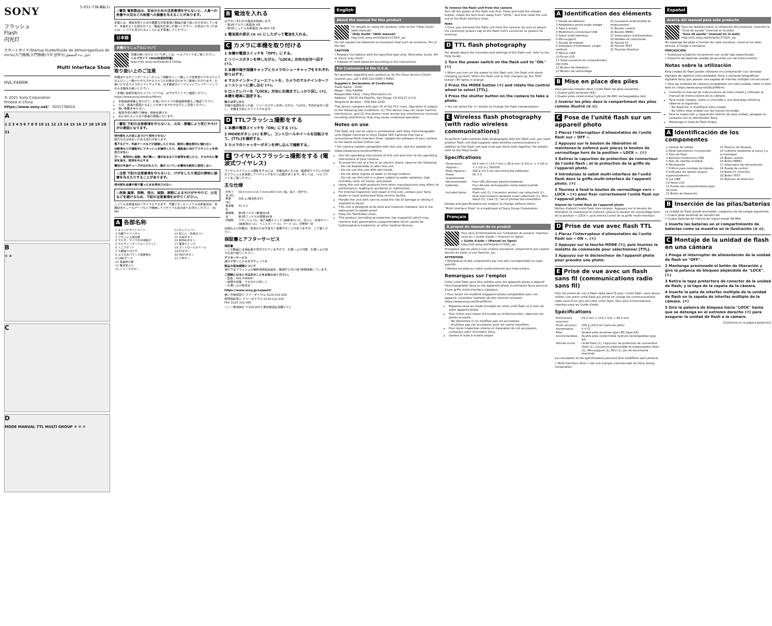SONY 5-031-736-01(1)
フラッシュ
Flash
闪光灯
スタートガイド/Startup Guide/Guide de démarrage/Guía de inicio/入门指南/入門指南/시작 설명서/دليل بدء التشغيل
Multi Interface Shoe
HVL-F46RM
© 2021 Sony Corporation
Printed in China
https://www.sony.net/ 5031736010
A
1 2 3 4 5 6 7 8 9 10 11 12 13 14 15 16 17 18 19 20 21
B
① ②
C
D
MODE MANUAL TTL MULTI GROUP ② ③ ①
⚠警告 電気製品は、安全のための注意事項を守らないと、人身への危害や火災などの財産への損害を与えることがあります。
本書には、事故を防ぐための重要な注意事項と製品の取り扱いかたを示しています。本書をよくお読みのうえ、製品を安全にお使いください。お読みになったあとは、いつでも見られるところに必ず保管してください。
日本語
本機のマニュアルについて
本機の使いかたについて詳しくは、ヘルプガイドをご覧ください。
ヘルプガイド (Web取扱説明書)
http://rd1.sony.net/help/ilc/1730/ja/
取り扱い上のご注意
本機はマルチインターフェースシュー搭載のソニー製レンズ交換式デジタルカメラおよびソニー製デジタルスチルカメラとの組み合わせでご使用いただけます。お使いになるカメラのソフトウェアを、必ず最新のバージョンにアップデートしてから本機をお使いください。
・本機に接続可能なカメラについては、以下のサイトでご確認ください。https://www.sony.net/dics/f46rm/
本取扱説明書とあわせて、お使いのカメラの取扱説明書もご確認ください。
火災、感電の原因となることがありますので以下にご注意ください。
強い衝撃を与えない。
高温多湿の場所で使用、保存を避ける。
水にぬれると火災や感電の原因となります。
⚠警告 下記の注意事項を守らないと、火災・感電により死亡や大けがの原因となります。
発光部を人の目に近づけて発光させない
強力な光は目をいためる恐れがあります。
落下などで、外装ケースなどが破損したときは、絶対に露出部分に触れない
自動車などの運転中にフラッシュを操作したり、運転者に向けてフラッシュを発光させない
万一、使用中に高熱、焦げ臭い、煙が出るなどの異常を感じたら、すみやかに電池を抜き、使用を中止する
電池の外装チューブがはがれたり、傷がついている電池は絶対に使用しない
⚠注意 下記の注意事項を守らないと、けがをしたり周辺の家財に損害を与えたりすることがあります。
発光部を皮膚や物で覆ったまま発光させない
⚠危険 漏液、発熱、発火、破裂、誤飲による大けがややけど、火災などを避けるため、下記の注意事項をお守りください。
ニッケル水素電池はリサイクルできます。不要になったニッケル水素電池は、金属部をビニールテープなどで絶縁してリサイクル協力店へお持ちください。 Ni-MH
A各部名称
| 1 キャッチライトシート 2 内蔵ワイドパネル 3 フラッシュ発光部 4 マルチ／マイクロUSB端子 5 マルチインターフェースフット 6 ミニスタンド 7 三脚取り付け穴 8 上下方向バウンス角度表示 9 LINKランプ 10 液晶表示部 11 電池室ふた 12 リリースボタン | 13 ロックレバー 14 防じん・防滴カバー 15 中央ボタン 16 MENUボタン 17 電源スイッチ 18 コントロールホイール 19 Fnボタン 20 TESTボタン 21 十字キー |
B電池を入れる
以下のいずれかの電池を使用します。
・単3形アルカリ乾電池 4本
・単3形ニッケル水素電池 (Ni-MH) 4本
1 電池室の表示 (⊕ ⊖) にしたがって電池を入れる。
Cカメラに本機を取り付ける
1 本機の電源スイッチを「OFF」にする。
2 リリースボタンを押しながら、「LOCK」方向の反対へ回す (①)。
3 本機の端子保護キャップとカメラのシューキャップをそれぞれ取りはずす。
4 マルチインターフェースフットを、カメラのマルチインターフェースシューに差し込む (②)。
5 ロックレバーを「LOCK」方向に右端までしっかり回し (③)、本機を確実に固定する。
取りはずしかた
本機の電源を切った後、リリースボタンを押しながら、「LOCK」方向の反対へ回し、本機を手前にスライドさせます。
D TTLフラッシュ撮影をする
1 本機の電源スイッチを「ON」にする (①)。
2 MODEボタン (②) を押し、コントロールホイールを回転させて、[TTL]を選択する。
3 カメラのシャッターボタンを押し込んで撮影する。
Eワイヤレスフラッシュ撮影をする (電波式ワイヤレス)
ワイヤレスフラッシュ撮影をするには、本機以外にも1台、電波式ワイヤレス対応のフラッシュを用意してペアリングを行う必要があります。詳しくは、ヘルプガイドをご覧ください。
主な仕様
| 外形寸法 (約) | 69.4 mm×114.7 mm×88.9 mm (幅／高さ／奥行き) |
| 質量 (約) | 308 g (電池含まず) |
| 電源電圧 | DC 6 V |
| 推奨電池 | 単3形アルカリ乾電池4本 単3形ニッケル水素電池4本 |
| 同梱物 | フラッシュ (1)、端子保護キャップ (装着済み) (1)、防じん・防滴カバー (装着済み) (1)、ミニスタンド (1)、ケース (1)、印刷物一式 |
仕様および外観は、改良のため予告なく変更することがありますが、ご了承ください。
保証書とアフターサービス
保証書
・この製品には保証書が添付されていますので、お買い上げの際、お買い上げ店でお受け取りください。
アフターサービス
調子が悪いときはまずチェックを
部品の保有期間について
当社ではフラッシュの補修用性能部品を、製造打ち切り後7年間保有しています。
ご相談になるときは次のことをお知らせください。
・型名：HVL-F46RM
・故障の状態：できるだけ詳しく
・お買い上げ年月日
https://www.sony.jp/support/
使い方相談窓口 フリーダイヤル 0120-333-020
修理相談窓口 フリーダイヤル 0120-222-330
FAX 0120-333-389
ソニー株式会社 〒108-0075 東京都港区港南1-7-1
English
About the manual for this product
For details on using the product, refer to the "Help Guide" (web manual).
"Help Guide" (Web manual)
http://rd1.sony.net/help/ilc/1730/h_zz/
Do not expose the batteries to excessive heat such as sunshine, fire or the like.
CAUTION
• Replace the battery with the specified type only. Otherwise, burst, fire or injury may result.
• Dispose of used batteries according to the instructions.
For Customers in the U.S.A.
For question regarding your product or for the Sony Service Center nearest you, call 1-800-222-SONY (7669).
Supplier's Declaration of Conformity
Trade Name : SONY
Model : HVL-F46RM
Responsible Party : Sony Electronics Inc.
Address : 16535 Via Esprillo, San Diego, CA 92127 U.S.A.
Telephone Number : 858-942-2230
This device complies with part 15 of the FCC rules. Operation is subject to the following two conditions: (1) This device may not cause harmful interference, and (2) this device must accept any interference received, including interference that may cause undesired operation.
Notes on use
This flash unit can be used in combination with Sony Interchangeable Lens Digital Cameras or Sony Digital Still Cameras that has a conventional Multi Interface Shoe. Update the software of your camera to the latest version before use.
• For camera models compatible with this unit, visit the website at: https://www.sony.net/dics/f46rm/
See the operating instructions of this unit and refer to the operating instructions of your camera.
To avoid the risk of a fire or an electric shock, observe the following:
– Do not disassemble or alter this unit.
– Do not use this unit with wet hands.
– Do not allow ingress of water or foreign matters.
– Do not use this unit in a place subject to water splashes, high humidity, dust, oil fumes, and steam.
Using this unit with products from other manufacturers may affect its performance, leading to accidents or malfunction.
For internal inspection and repair of this unit, contact your Sony dealer or local authorized Sony service facility.
Handle this unit with care to avoid the risk of damage or letting it exposed to liquid.
This unit is designed to be dust and moisture-resistant, but is not waterproof or splash-proof.
Keep the flashtubes clean.
This product (including accessories) has magnet(s) which may interfere with pacemakers, programmable shunt valves for hydrocephalus treatment, or other medical devices.
To remove the flash unit from the camera
Turn off the power of the flash unit first. Press and hold the release button, rotate the lock lever away from "LOCK," and then slide the unit out of the Multi Interface shoe.
Note
• Once you removed the flash unit from the camera, be sure to attach the connector protect cap to the flash unit's connector to protect its terminal.
D TTL flash photography
For details about the functions and settings of the flash unit, refer to the Help Guide.
1 Turn the power switch on the flash unit to "ON." (①)
• When you turn on the power to this flash unit, the flash unit starts charging up itself. When the flash unit is fully charged up, the TEST button (⑳) lights in orange.
2 Press the MODE button (②) and rotate the control wheel to select [TTL].
3 Press the shutter button on the camera to take a photo.
• You can press the +/- button to change the flash compensation.
E Wireless flash photography (with radio wireless communications)
To perform radio wireless flash photography with the flash unit, you need another flash unit that supports radio wireless communications in addition to this flash unit and must pair them both together. For details, refer to the Help Guide.
Specifications
| Dimensions (Approx.) | 69.4 mm × 114.7 mm × 88.9 mm (2 3/4 in. × 4 5/8 in. × 3 1/2 in.) (W/H/D) |
| Mass (Approx.) | 308 g (10.9 oz) (excluding the batteries) |
| Power requirements | DC 6 V |
| Recommended batteries | Four LR6 (AA-size) alkaline batteries Four AA-size rechargeable nickel-metal hydride batteries |
| Included items | Flash unit (1), Connector protect cap (attached) (1), Dust and moisture resistant cover (attached) (1), Mini-stand (1), Case (1), Set of printed documentation |
Design and specifications are subject to change without notice.
"Multi Interface Shoe" is a trademark of Sony Group Corporation.
Français
À propos du manuel de ce produit
Pour plus d'informations sur l'utilisation du produit, reportez-vous au « Guide d'aide » (manuel en ligne).
« Guide d'aide » (Manuel en ligne)
http://rd1.sony.net/help/ilc/1730/h_zz/
N'exposez pas les piles à une chaleur excessive, notamment aux rayons directs du soleil, à une flamme, etc.
ATTENTION
• Remplacez la pile uniquement par une pile correspondant au type spécifié.
• Mettez les piles au rebut conformément aux instructions.
Remarques sur l'emploi
Cette unité flash peut être utilisée avec les appareils photo à objectif interchangeable Sony ou les appareils photo numériques Sony pourvus d'une griffe multi-interface classique.
• Pour savoir les modèles d'appareil photo compatibles avec cet appareil, consultez l'adresse de site Internet suivante : https://www.sony.net/dics/f46rm/
Reportez-vous au mode d'emploi de cette unité flash et à celui de votre appareil photo.
Pour éviter tout risque d'incendie ou d'électrocution, observez les points suivants :
– Ne démontez ni ne modifiez pas cet accessoire.
– N'utilisez pas cet accessoire avec les mains mouillées.
Pour toute inspection interne et réparation de cet accessoire, contactez votre revendeur Sony.
Gardez le tube à éclairs propre.
A Identification des éléments
| 1 Feuille de réflexion 2 Adaptateur grand angle intégré 3 Tube à éclairs 4 Multi/micro connecteur USB 5 Sabot multi-interface 6 Mini-support 7 Douille de trépied 8 Indicateur d'orientation (angle vertical) 9 Témoin LINK 10 Écran LCD 11 Volet-couvercle du compartiment des piles 12 Bouton de libération 13 Bouton de verrouillage | 14 Couvercle antihumidité et antipoussière 15 Bouton central 16 Bouton MENU 17 Interrupteur d'alimentation 18 Molette de commande 19 Touche Fn 20 Touche TEST 21 Touches direction |
B Mise en place des piles
Vous pouvez installer dans l'unité flash les piles suivantes :
• Quatre piles alcalines (AA)
• Quatre piles nickel-métal hydrure (Ni-MH) rechargeables (AA)
1 Insérez les piles dans le compartiment des piles comme illustré (⊕ ⊖).
C Pose de l'unité flash sur un appareil photo
1 Placez l'interrupteur d'alimentation de l'unité flash sur « OFF ».
2 Appuyez sur le bouton de libération et maintenez-le enfoncé puis placez le bouton de verrouillage hors de la position « LOCK ». (①)
3 Retirez le capuchon de protection de connecteur de l'unité flash ; et la protection de la griffe de l'appareil photo.
4 Introduisez le sabot multi-interface de l'unité flash dans la griffe multi-interface de l'appareil photo. (②)
5 Tournez à fond le bouton de verrouillage vers « LOCK » (③) pour fixer correctement l'unité flash sur l'appareil photo.
Dépose de l'unité flash de l'appareil photo
Mettez d'abord l'unité flash hors tension. Appuyez sur le bouton de libération et maintenez-le enfoncé, placez le bouton de verrouillage hors de la position « LOCK », puis retirez l'unité de la griffe multi-interface.
D Prise de vue avec flash TTL
1 Placez l'interrupteur d'alimentation de l'unité flash sur « ON ». (①)
2 Appuyez sur la touche MODE (②), puis tournez la molette de commande pour sélectionner [TTL].
3 Appuyez sur le déclencheur de l'appareil photo pour prendre une photo.
E Prise de vue avec un flash sans fil (communications radio sans fil)
Pour les prises de vue à flash radio sans fil avec l'unité flash, vous devez utiliser une autre unité flash qui prend en charge les communications radio sans fil en plus de cette unité flash. Pour plus d'informations, reportez-vous au Guide d'aide.
Spécifications
| Dimensions (environ) | 69,4 mm × 114,7 mm × 88,9 mm |
| Poids (environ) | 308 g (10,9 oz) (sans les piles) |
| Alimentation | 6 V CC |
| Piles recommandées | Quatre piles alcalines type LR6 (type AA) Quatre piles nickel-métal hydrure rechargeables type AA |
| Articles inclus | Unité flash (1), Capuchon de protection de connecteur (fixé) (1), Couvercle antihumidité et antipoussière (fixé) (1), Mini-support (1), Étui (1), Jeu de documents imprimés |
La conception et les spécifications peuvent être modifiées sans préavis.
« Multi Interface Shoe » est une marque commerciale de Sony Group Corporation.
Español
Acerca del manual para este producto
Para los detalles sobre la utilización del producto, consulte la "Guía de ayuda" (manual en la web).
"Guía de ayuda" (manual en la web)
http://rd1.sony.net/help/ilc/1730/h_zz/
No exponga las pilas a fuentes de calor excesivo, como la luz solar directa, el fuego o similares.
PRECAUCIÓN
• Sustituya la batería únicamente con la del tipo especificado.
• Deseche las baterías usadas de acuerdo con las instrucciones.
Notas sobre la utilización
Esta unidad de flash puede utilizarse en combinación con cámaras digitales de objetivo intercambiable Sony o cámaras fotográficas digitales Sony que posean una zapata de interfaz múltiple convencional.
• Para los modelos de cámara compatibles con esta unidad, visite el sitio web en: https://www.sony.net/dics/f46rm/
Consulte el manual de instrucciones de esta unidad y refiérase al manual de instrucciones de su cámara.
Para evitar riesgos, como un incendio o una descarga eléctrica, observe lo siguiente:
– No desarme ni modifique esta unidad.
– No utilice esta unidad con las manos húmedas.
Para la inspección y reparación interior de esta unidad, póngase en contacto con su distribuidor Sony.
Mantenga el tubo de flash limpio.
A Identificación de los componentes
| 1 Lámina de rebote 2 Panel panorámico incorporado 3 Tubo de flash 4 Terminal multi/micro USB 5 Pata de interfaz múltiple 6 Minisoporte 7 Orificio para montaje de trípode 8 Indicador de rebote (ángulo superior/inferior) 9 Luz LINK 10 Panel LCD 11 Puerta del compartimiento para las pilas 12 Botón de liberación | 13 Palanca de bloqueo 14 Cubierta resistente al polvo y a la humedad 15 Botón central 16 Botón MENU 17 Interruptor de alimentación 18 Rueda de control 19 Botón Fn (función) 20 Botón TEST 21 Botones de dirección |
B Inserción de las pilas/baterías
La unidad de flash puede acomodar cualquiera de los juegos siguientes:
• Cuatro pilas alcalinas de tamaño AA
• Cuatro baterías de hidruro de níquel-metal (Ni-MH)
1 Inserte las baterías en el compartimiento de baterías como se muestra en la ilustración (⊕ ⊖).
C Montaje de la unidad de flash en una cámara
1 Ponga el interruptor de alimentación de la unidad de flash en "OFF".
2 Mantenga presionado el botón de liberación y gire la palanca de bloqueo alejándola de "LOCK". (①)
3 Retire la tapa protectora de conector de la unidad de flash; y la tapa de la zapata de la cámara.
4 Inserte la pata de interfaz múltiple de la unidad de flash en la zapata de interfaz múltiple de la cámara. (②)
5 Gire la palanca de bloqueo hacia "LOCK" hasta que se detenga en el extremo derecho (③) para asegurar la unidad de flash a la cámara.
[Continúa en la página posterior]